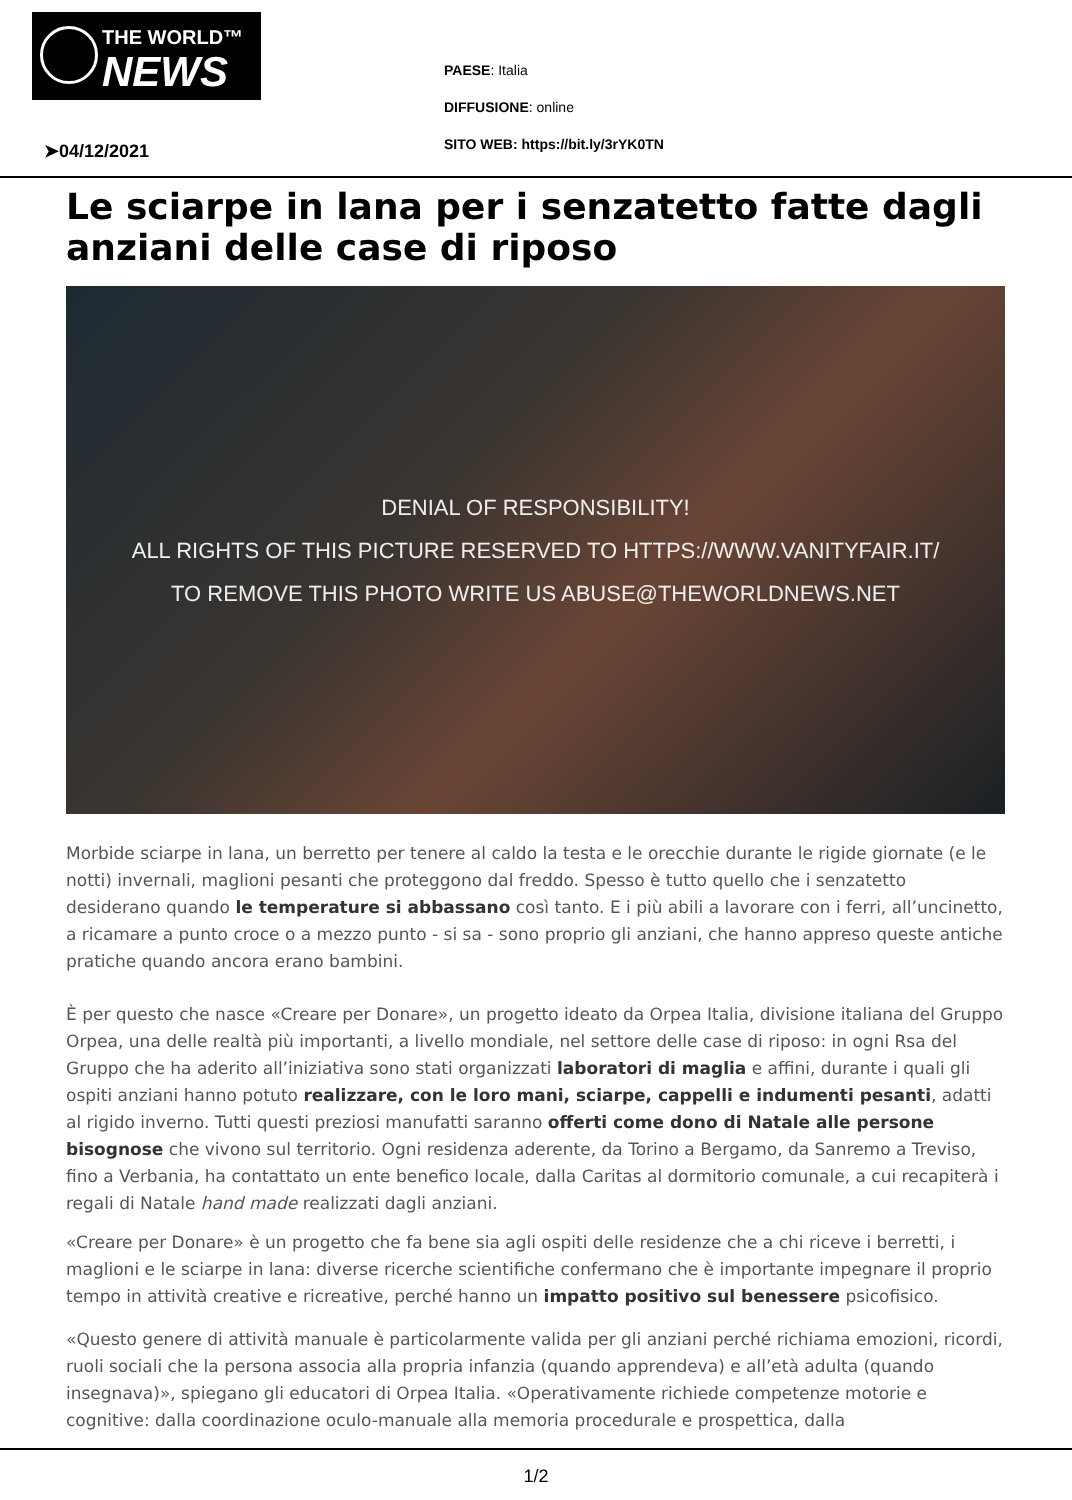THE WORLD™
NEWS
PAESE: Italia
DIFFUSIONE: online
SITO WEB: https://bit.ly/3rYK0TN
➤04/12/2021
Le sciarpe in lana per i senzatetto fatte dagli anziani delle case di riposo
DENIAL OF RESPONSIBILITY!
ALL RIGHTS OF THIS PICTURE RESERVED TO HTTPS://WWW.VANITYFAIR.IT/
TO REMOVE THIS PHOTO WRITE US ABUSE@THEWORLDNEWS.NET
Morbide sciarpe in lana, un berretto per tenere al caldo la testa e le orecchie durante le rigide giornate (e le notti) invernali, maglioni pesanti che proteggono dal freddo. Spesso è tutto quello che i senzatetto desiderano quando le temperature si abbassano così tanto. E i più abili a lavorare con i ferri, all’uncinetto, a ricamare a punto croce o a mezzo punto - si sa - sono proprio gli anziani, che hanno appreso queste antiche pratiche quando ancora erano bambini.
È per questo che nasce «Creare per Donare», un progetto ideato da Orpea Italia, divisione italiana del Gruppo Orpea, una delle realtà più importanti, a livello mondiale, nel settore delle case di riposo: in ogni Rsa del Gruppo che ha aderito all’iniziativa sono stati organizzati laboratori di maglia e affini, durante i quali gli ospiti anziani hanno potuto realizzare, con le loro mani, sciarpe, cappelli e indumenti pesanti, adatti al rigido inverno. Tutti questi preziosi manufatti saranno offerti come dono di Natale alle persone bisognose che vivono sul territorio. Ogni residenza aderente, da Torino a Bergamo, da Sanremo a Treviso, fino a Verbania, ha contattato un ente benefico locale, dalla Caritas al dormitorio comunale, a cui recapiterà i regali di Natale hand made realizzati dagli anziani.
«Creare per Donare» è un progetto che fa bene sia agli ospiti delle residenze che a chi riceve i berretti, i maglioni e le sciarpe in lana: diverse ricerche scientifiche confermano che è importante impegnare il proprio tempo in attività creative e ricreative, perché hanno un impatto positivo sul benessere psicofisico.
«Questo genere di attività manuale è particolarmente valida per gli anziani perché richiama emozioni, ricordi, ruoli sociali che la persona associa alla propria infanzia (quando apprendeva) e all’età adulta (quando insegnava)», spiegano gli educatori di Orpea Italia. «Operativamente richiede competenze motorie e cognitive: dalla coordinazione oculo-manuale alla memoria procedurale e prospettica, dalla
1/2